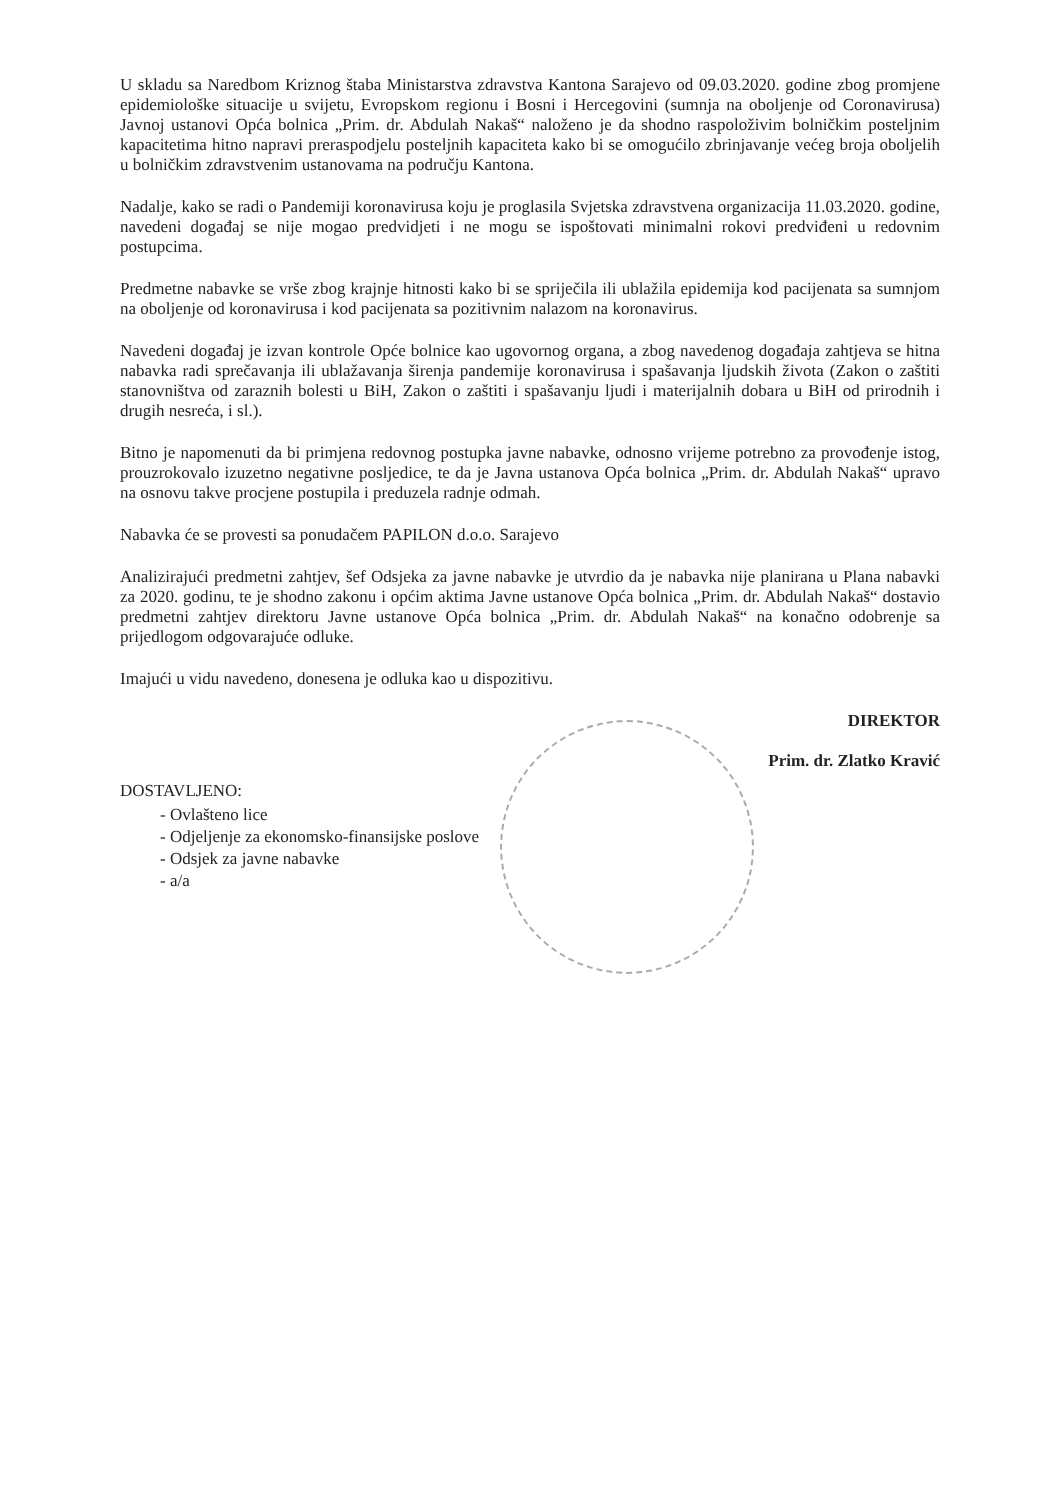U skladu sa Naredbom Kriznog štaba Ministarstva zdravstva Kantona Sarajevo od 09.03.2020. godine zbog promjene epidemiološke situacije u svijetu, Evropskom regionu i Bosni i Hercegovini (sumnja na oboljenje od Coronavirusa) Javnoj ustanovi Opća bolnica „Prim. dr. Abdulah Nakaš“ naloženo je da shodno raspoloživim bolničkim posteljnim kapacitetima hitno napravi preraspodjelu posteljnih kapaciteta kako bi se omogućilo zbrinjavanje većeg broja oboljelih u bolničkim zdravstvenim ustanovama na području Kantona.
Nadalje, kako se radi o Pandemiji koronavirusa koju je proglasila Svjetska zdravstvena organizacija 11.03.2020. godine, navedeni događaj se nije mogao predvidjeti i ne mogu se ispoštovati minimalni rokovi predviđeni u redovnim postupcima.
Predmetne nabavke se vrše zbog krajnje hitnosti kako bi se spriječila ili ublažila epidemija kod pacijenata sa sumnjom na oboljenje od koronavirusa i kod pacijenata sa pozitivnim nalazom na koronavirus.
Navedeni događaj je izvan kontrole Opće bolnice kao ugovornog organa, a zbog navedenog događaja zahtjeva se hitna nabavka radi sprečavanja ili ublažavanja širenja pandemije koronavirusa i spašavanja ljudskih života (Zakon o zaštiti stanovništva od zaraznih bolesti u BiH, Zakon o zaštiti i spašavanju ljudi i materijalnih dobara u BiH od prirodnih i drugih nesreća, i sl.).
Bitno je napomenuti da bi primjena redovnog postupka javne nabavke, odnosno vrijeme potrebno za provođenje istog, prouzrokovalo izuzetno negativne posljedice, te da je Javna ustanova Opća bolnica „Prim. dr. Abdulah Nakaš“ upravo na osnovu takve procjene postupila i preduzela radnje odmah.
Nabavka će se provesti sa ponudačem PAPILON d.o.o. Sarajevo
Analizirajući predmetni zahtjev, šef Odsjeka za javne nabavke je utvrdio da je nabavka nije planirana u Plana nabavki za 2020. godinu, te je shodno zakonu i općim aktima Javne ustanove Opća bolnica „Prim. dr. Abdulah Nakaš“ dostavio predmetni zahtjev direktoru Javne ustanove Opća bolnica „Prim. dr. Abdulah Nakaš“ na konačno odobrenje sa prijedlogom odgovarajuće odluke.
Imajući u vidu navedeno, donesena je odluka kao u dispozitivu.
DIREKTOR
Prim. dr. Zlatko Kravić
DOSTAVLJENO:
- Ovlašteno lice
- Odjeljenje za ekonomsko-finansijske poslove
- Odsjek za javne nabavke
- a/a